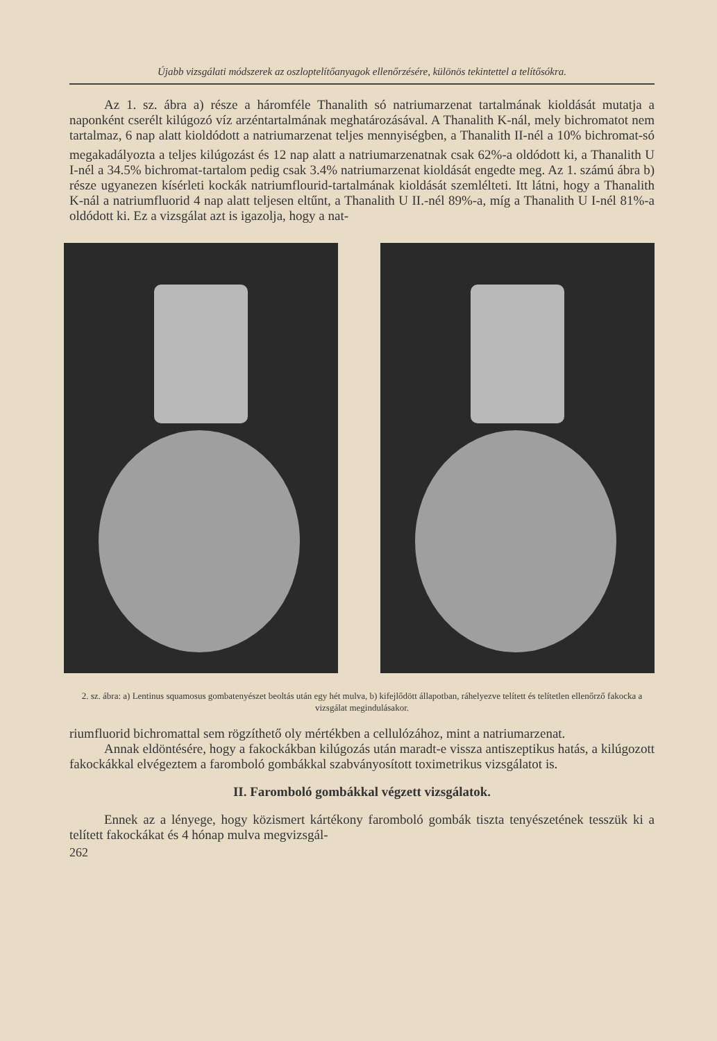Újabb vizsgálati módszerek az oszloptelítőanyagok ellenőrzésére, különös tekintettel a telítősókra.
Az 1. sz. ábra a) része a háromféle Thanalith só natriumarzenat tartalmának kioldását mutatja a naponként cserélt kilúgozó víz arzéntartalmának meghatározásával. A Thanalith K-nál, mely bichromatot nem tartalmaz, 6 nap alatt kioldódott a natriumarzenat teljes mennyiségben, a Thanalith II-nél a 10% bichromat-só megakadályozta a teljes kilúgozást és 12 nap alatt a natriumarzenatnak csak 62%-a oldódott ki, a Thanalith U I-nél a 34.5% bichromat-tartalom pedig csak 3.4% natriumarzenat kioldását engedte meg. Az 1. számú ábra b) része ugyanezen kísérleti kockák natriumflourid-tartalmának kioldását szemlélteti. Itt látni, hogy a Thanalith K-nál a natriumfluorid 4 nap alatt teljesen eltűnt, a Thanalith U II.-nél 89%-a, míg a Thanalith U I-nél 81%-a oldódott ki. Ez a vizsgálat azt is igazolja, hogy a nat-
2. sz. ábra: a) Lentinus squamosus gombatenyészet beoltás után egy hét mulva, b) kifejlődött állapotban, ráhelyezve telített és telítetlen ellenőrző fakocka a vizsgálat megindulásakor.
riumfluorid bichromattal sem rögzíthető oly mértékben a cellulózához, mint a natriumarzenat.
Annak eldöntésére, hogy a fakockákban kilúgozás után maradt-e vissza antiszeptikus hatás, a kilúgozott fakockákkal elvégeztem a faromboló gombákkal szabványosított toximetrikus vizsgálatot is.
II. Faromboló gombákkal végzett vizsgálatok.
Ennek az a lényege, hogy közismert kártékony faromboló gombák tiszta tenyészetének tesszük ki a telített fakockákat és 4 hónap mulva megvizsgál-
262